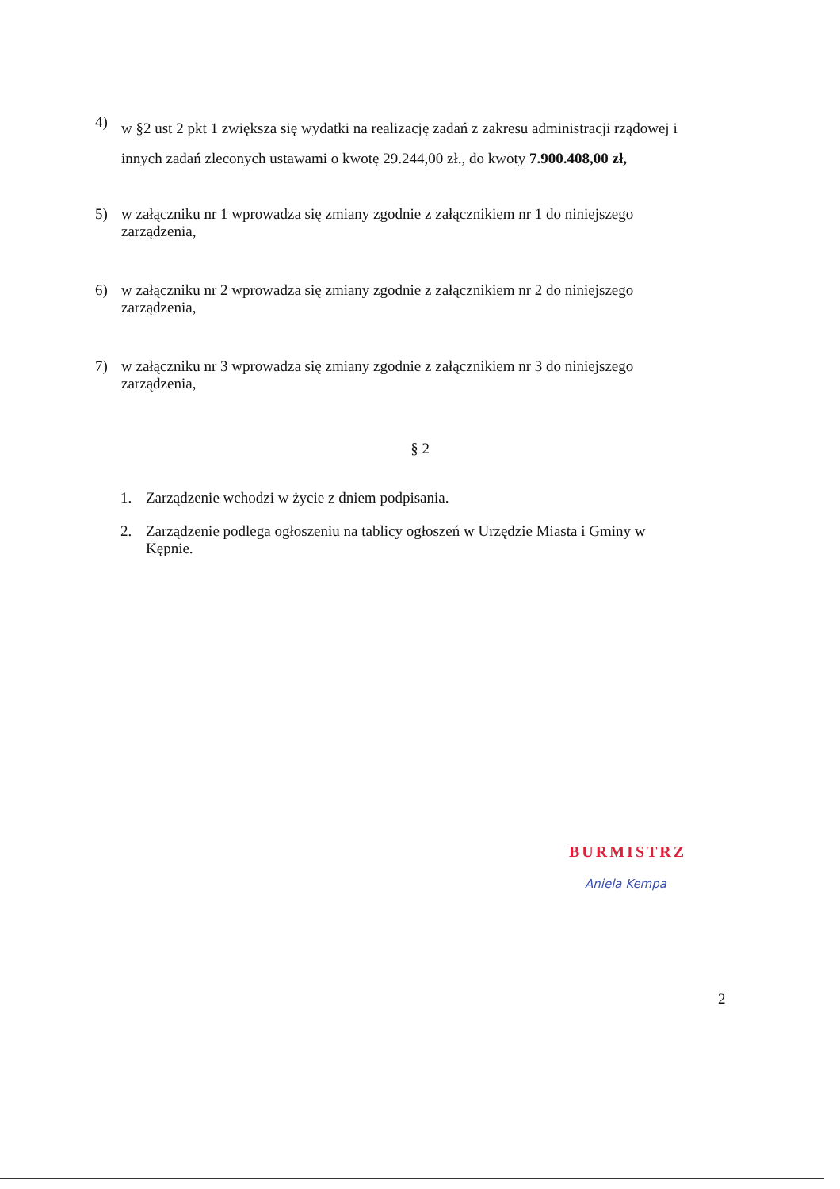4)
w §2 ust 2 pkt 1 zwiększa się wydatki na realizację zadań z zakresu administracji rządowej i innych zadań zleconych ustawami o kwotę 29.244,00 zł., do kwoty 7.900.408,00 zł,
5) w załączniku nr 1 wprowadza się zmiany zgodnie z załącznikiem nr 1 do niniejszego zarządzenia,
6) w załączniku nr 2 wprowadza się zmiany zgodnie z załącznikiem nr 2 do niniejszego zarządzenia,
7) w załączniku nr 3 wprowadza się zmiany zgodnie z załącznikiem nr 3 do niniejszego zarządzenia,
§ 2
1. Zarządzenie wchodzi w życie z dniem podpisania.
2. Zarządzenie podlega ogłoszeniu na tablicy ogłoszeń w Urzędzie Miasta i Gminy w Kępnie.
BURMISTRZ
Aniela Kempa
2